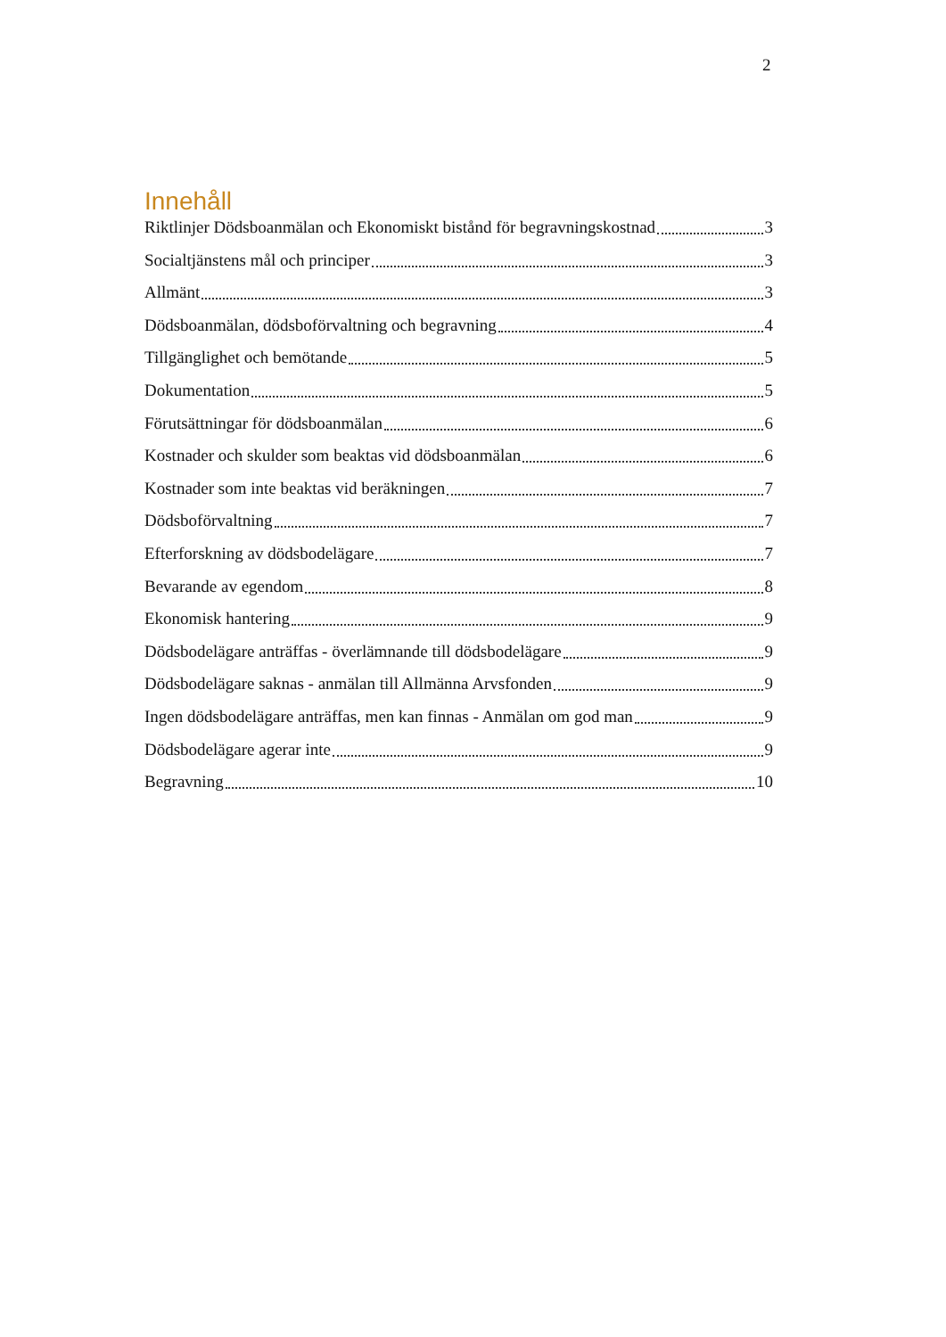2
Innehåll
Riktlinjer Dödsboanmälan och Ekonomiskt bistånd för begravningskostnad 3
Socialtjänstens mål och principer 3
Allmänt 3
Dödsboanmälan, dödsboförvaltning och begravning 4
Tillgänglighet och bemötande 5
Dokumentation 5
Förutsättningar för dödsboanmälan 6
Kostnader och skulder som beaktas vid dödsboanmälan 6
Kostnader som inte beaktas vid beräkningen 7
Dödsboförvaltning 7
Efterforskning av dödsbodelägare 7
Bevarande av egendom 8
Ekonomisk hantering 9
Dödsbodelägare anträffas - överlämnande till dödsbodelägare 9
Dödsbodelägare saknas - anmälan till Allmänna Arvsfonden 9
Ingen dödsbodelägare anträffas, men kan finnas - Anmälan om god man 9
Dödsbodelägare agerar inte 9
Begravning 10